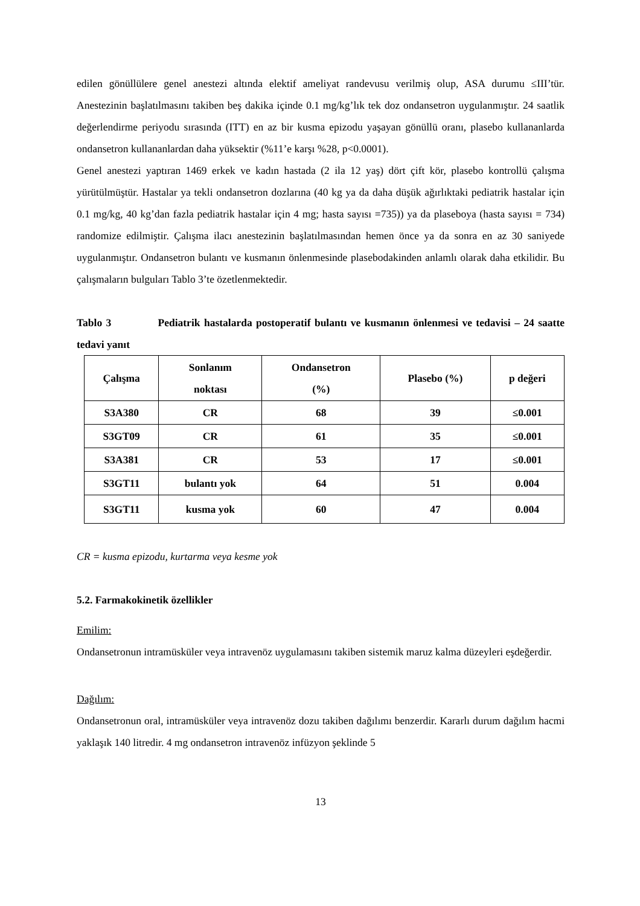edilen gönüllülere genel anestezi altında elektif ameliyat randevusu verilmiş olup, ASA durumu ≤III’tür. Anestezinin başlatılmasını takiben beş dakika içinde 0.1 mg/kg’lık tek doz ondansetron uygulanmıştır. 24 saatlik değerlendirme periyodu sırasında (ITT) en az bir kusma epizodu yaşayan gönüllü oranı, plasebo kullananlarda ondansetron kullananlardan daha yüksektir (%11’e karşı %28, p<0.0001).
Genel anestezi yaptıran 1469 erkek ve kadın hastada (2 ila 12 yaş) dört çift kör, plasebo kontrollü çalışma yürütülmüştür. Hastalar ya tekli ondansetron dozlarına (40 kg ya da daha düşük ağırlıktaki pediatrik hastalar için 0.1 mg/kg, 40 kg’dan fazla pediatrik hastalar için 4 mg; hasta sayısı =735)) ya da plaseboya (hasta sayısı = 734) randomize edilmiştir. Çalışma ilacı anestezinin başlatılmasından hemen önce ya da sonra en az 30 saniyede uygulanmıştır. Ondansetron bulantı ve kusmanın önlenmesinde plasebodakinden anlamlı olarak daha etkilidir. Bu çalışmaların bulguları Tablo 3’te özetlenmektedir.
Tablo 3 Pediatrik hastalarda postoperatif bulantı ve kusmanın önlenmesi ve tedavisi – 24 saatte tedavi yanıt
| Çalışma | Sonlanım noktası | Ondansetron (%) | Plasebo (%) | p değeri |
| --- | --- | --- | --- | --- |
| S3A380 | CR | 68 | 39 | ≤0.001 |
| S3GT09 | CR | 61 | 35 | ≤0.001 |
| S3A381 | CR | 53 | 17 | ≤0.001 |
| S3GT11 | bulantı yok | 64 | 51 | 0.004 |
| S3GT11 | kusma yok | 60 | 47 | 0.004 |
CR = kusma epizodu, kurtarma veya kesme yok
5.2. Farmakokinetik özellikler
Emilim:
Ondansetronun intramüsküler veya intravenöz uygulamasını takiben sistemik maruz kalma düzeyleri eşdeğerdir.
Dağılım:
Ondansetronun oral, intramüsküler veya intravenöz dozu takiben dağılımı benzerdir. Kararlı durum dağılım hacmi yaklaşık 140 litredir. 4 mg ondansetron intravenöz infüzyon şeklinde 5
13